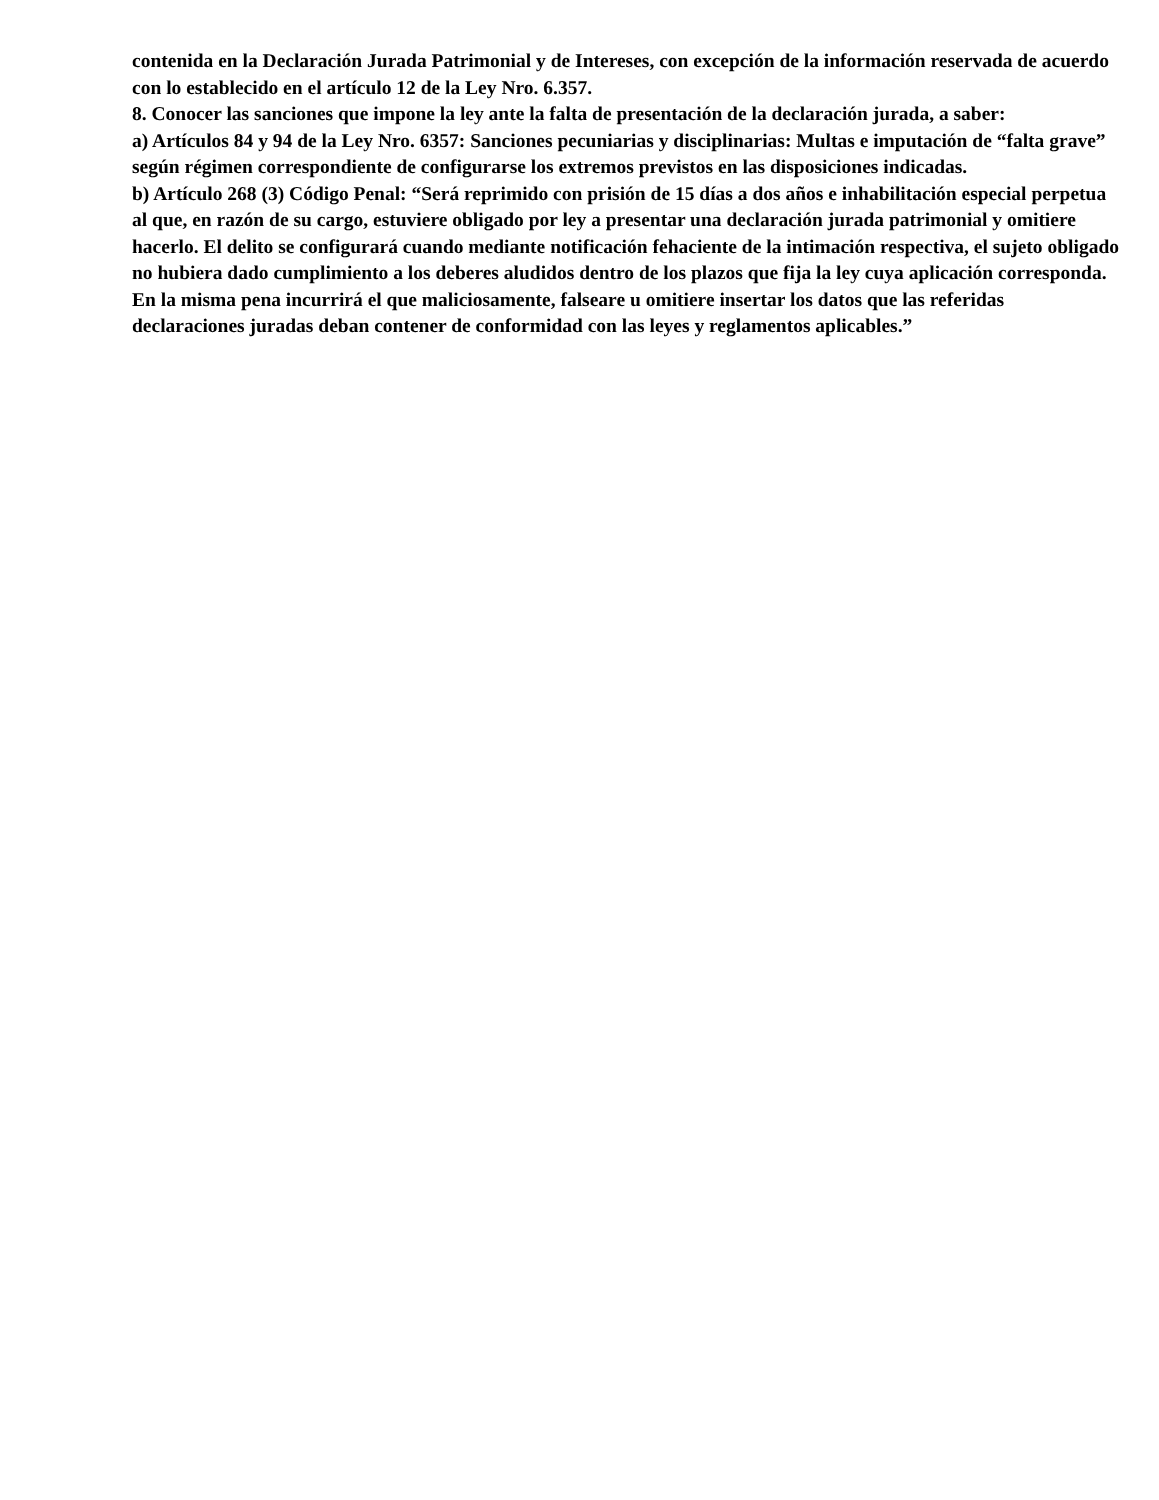contenida en la Declaración Jurada Patrimonial y de Intereses, con excepción de la información reservada de acuerdo con lo establecido en el artículo 12 de la Ley Nro. 6.357.
8. Conocer las sanciones que impone la ley ante la falta de presentación de la declaración jurada, a saber:
a) Artículos 84 y 94 de la Ley Nro. 6357: Sanciones pecuniarias y disciplinarias: Multas e imputación de “falta grave” según régimen correspondiente de configurarse los extremos previstos en las disposiciones indicadas.
b) Artículo 268 (3) Código Penal: “Será reprimido con prisión de 15 días a dos años e inhabilitación especial perpetua al que, en razón de su cargo, estuviere obligado por ley a presentar una declaración jurada patrimonial y omitiere hacerlo. El delito se configurará cuando mediante notificación fehaciente de la intimación respectiva, el sujeto obligado no hubiera dado cumplimiento a los deberes aludidos dentro de los plazos que fija la ley cuya aplicación corresponda. En la misma pena incurrirá el que maliciosamente, falseare u omitiere insertar los datos que las referidas declaraciones juradas deban contener de conformidad con las leyes y reglamentos aplicables.”